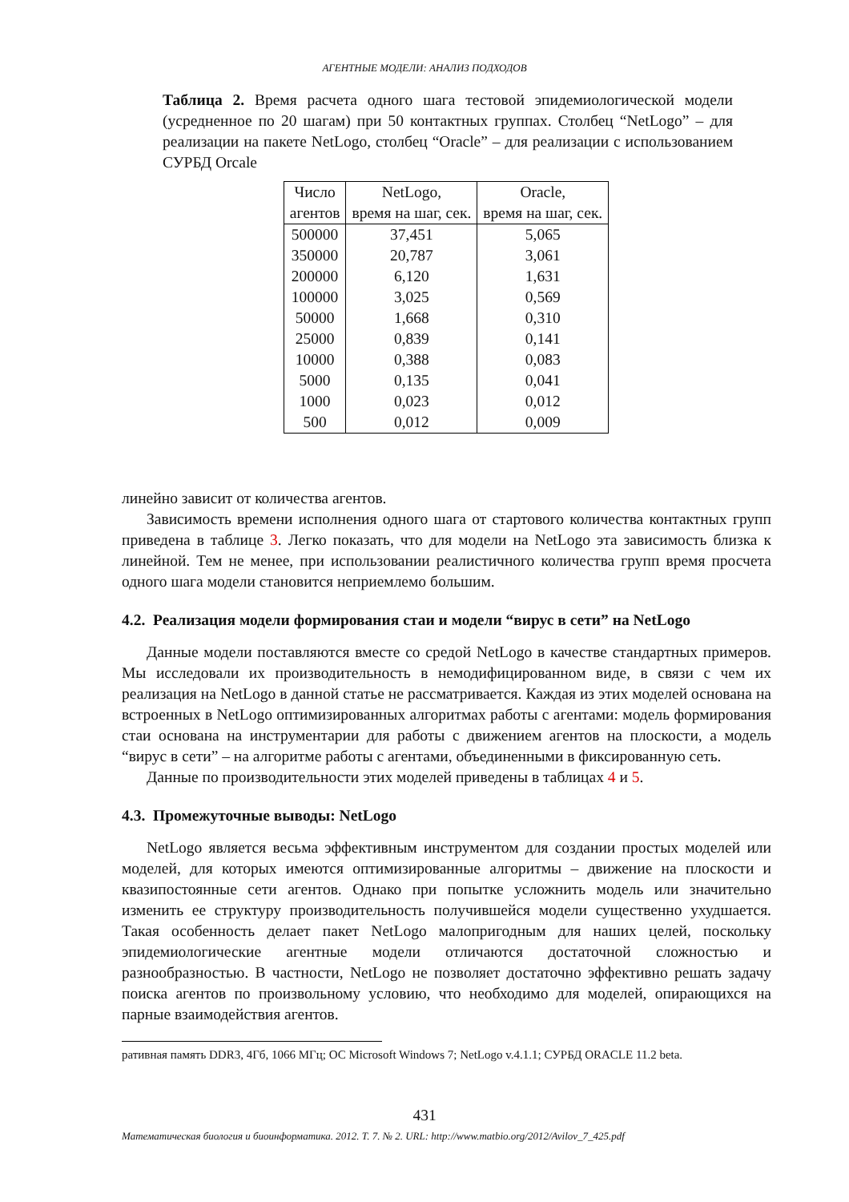АГЕНТНЫЕ МОДЕЛИ: АНАЛИЗ ПОДХОДОВ
Таблица 2. Время расчета одного шага тестовой эпидемиологической модели (усредненное по 20 шагам) при 50 контактных группах. Столбец “NetLogo” – для реализации на пакете NetLogo, столбец “Oracle” – для реализации с использованием СУРБД Orcale
| Число агентов | NetLogo, время на шаг, сек. | Oracle, время на шаг, сек. |
| --- | --- | --- |
| 500000 | 37,451 | 5,065 |
| 350000 | 20,787 | 3,061 |
| 200000 | 6,120 | 1,631 |
| 100000 | 3,025 | 0,569 |
| 50000 | 1,668 | 0,310 |
| 25000 | 0,839 | 0,141 |
| 10000 | 0,388 | 0,083 |
| 5000 | 0,135 | 0,041 |
| 1000 | 0,023 | 0,012 |
| 500 | 0,012 | 0,009 |
линейно зависит от количества агентов.
Зависимость времени исполнения одного шага от стартового количества контактных групп приведена в таблице 3. Легко показать, что для модели на NetLogo эта зависимость близка к линейной. Тем не менее, при использовании реалистичного количества групп время просчета одного шага модели становится неприемлемо большим.
4.2. Реализация модели формирования стаи и модели “вирус в сети” на NetLogo
Данные модели поставляются вместе со средой NetLogo в качестве стандартных примеров. Мы исследовали их производительность в немодифицированном виде, в связи с чем их реализация на NetLogo в данной статье не рассматривается. Каждая из этих моделей основана на встроенных в NetLogo оптимизированных алгоритмах работы с агентами: модель формирования стаи основана на инструментарии для работы с движением агентов на плоскости, а модель “вирус в сети” – на алгоритме работы с агентами, объединенными в фиксированную сеть.
Данные по производительности этих моделей приведены в таблицах 4 и 5.
4.3. Промежуточные выводы: NetLogo
NetLogo является весьма эффективным инструментом для создании простых моделей или моделей, для которых имеются оптимизированные алгоритмы – движение на плоскости и квазипостоянные сети агентов. Однако при попытке усложнить модель или значительно изменить ее структуру производительность получившейся модели существенно ухудшается. Такая особенность делает пакет NetLogo малопригодным для наших целей, поскольку эпидемиологические агентные модели отличаются достаточной сложностью и разнообразностью. В частности, NetLogo не позволяет достаточно эффективно решать задачу поиска агентов по произвольному условию, что необходимо для моделей, опирающихся на парные взаимодействия агентов.
ративная память DDR3, 4Гб, 1066 МГц; ОС Microsoft Windows 7; NetLogo v.4.1.1; СУРБД ORACLE 11.2 beta.
431
Математическая биология и биоинформатика. 2012. Т. 7. № 2. URL: http://www.matbio.org/2012/Avilov_7_425.pdf